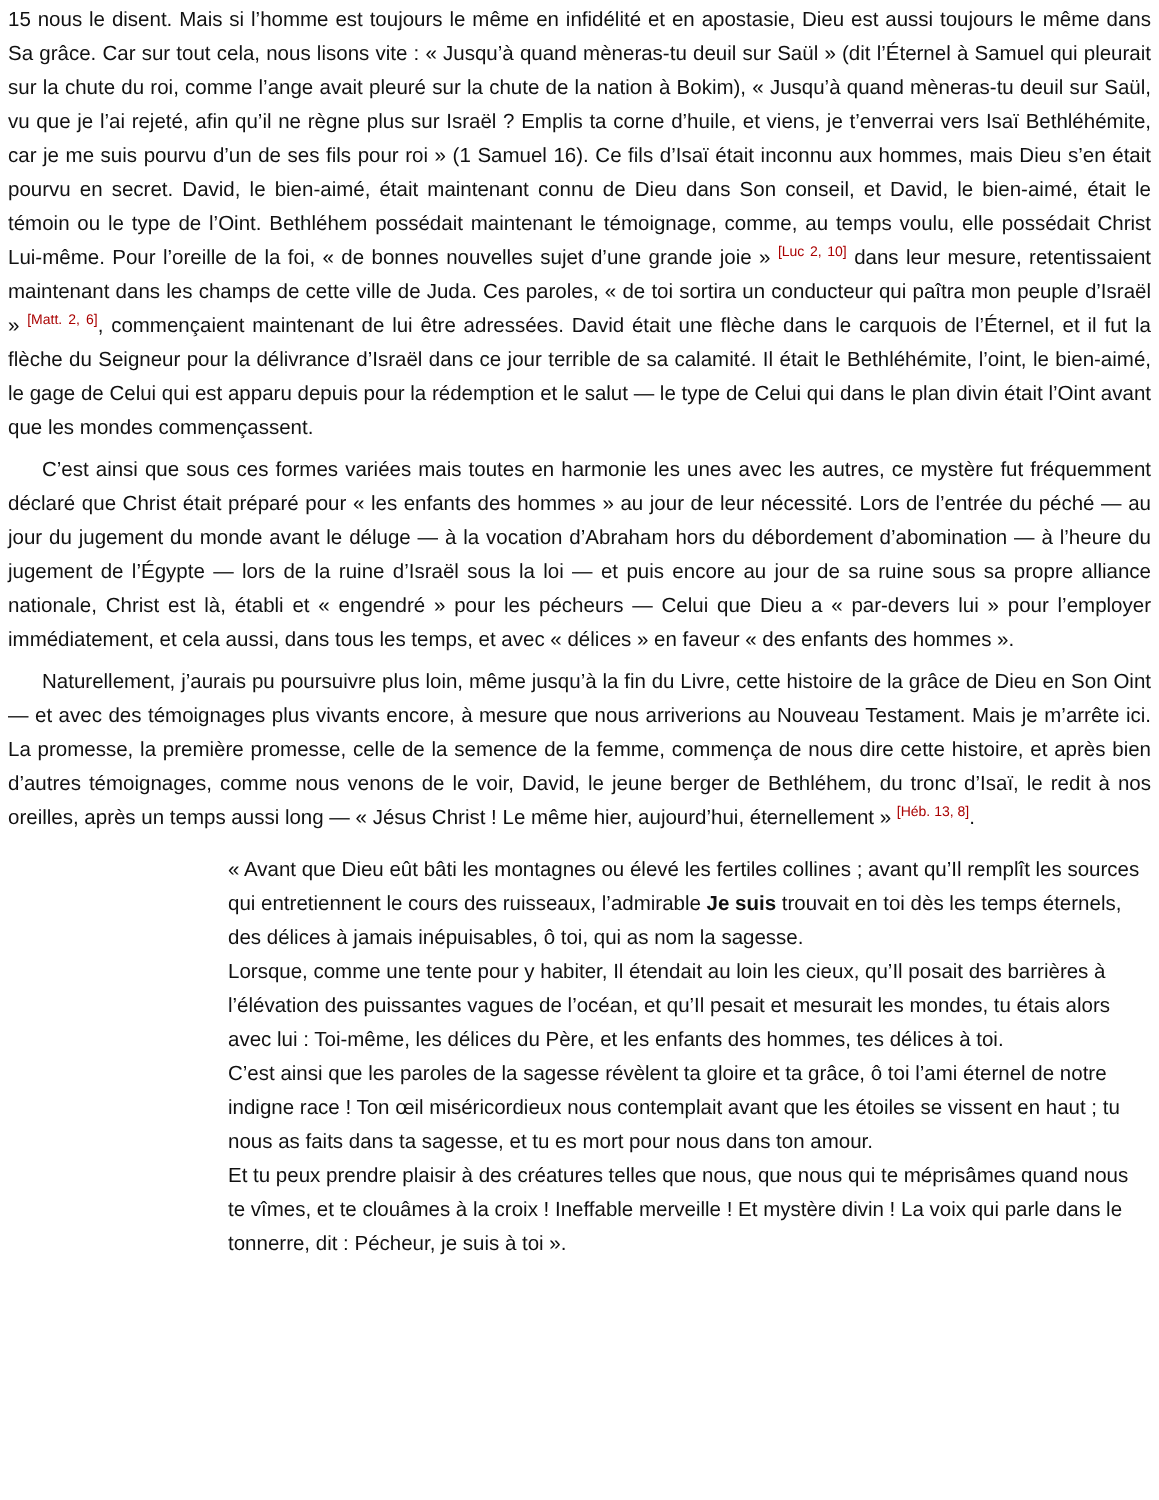15 nous le disent. Mais si l’homme est toujours le même en infidélité et en apostasie, Dieu est aussi toujours le même dans Sa grâce. Car sur tout cela, nous lisons vite : « Jusqu’à quand mèneras-tu deuil sur Saül » (dit l’Éternel à Samuel qui pleurait sur la chute du roi, comme l’ange avait pleuré sur la chute de la nation à Bokim), « Jusqu’à quand mèneras-tu deuil sur Saül, vu que je l’ai rejeté, afin qu’il ne règne plus sur Israël ? Emplis ta corne d’huile, et viens, je t’enverrai vers Isaï Bethléhémite, car je me suis pourvu d’un de ses fils pour roi » (1 Samuel 16). Ce fils d’Isaï était inconnu aux hommes, mais Dieu s’en était pourvu en secret. David, le bien-aimé, était maintenant connu de Dieu dans Son conseil, et David, le bien-aimé, était le témoin ou le type de l’Oint. Bethléhem possédait maintenant le témoignage, comme, au temps voulu, elle possédait Christ Lui-même. Pour l’oreille de la foi, « de bonnes nouvelles sujet d’une grande joie » <sup>[Luc 2, 10]</sup> dans leur mesure, retentissaient maintenant dans les champs de cette ville de Juda. Ces paroles, « de toi sortira un conducteur qui paîtra mon peuple d’Israël » <sup>[Matt. 2, 6]</sup>, commençaient maintenant de lui être adressées. David était une flèche dans le carquois de l’Éternel, et il fut la flèche du Seigneur pour la délivrance d’Israël dans ce jour terrible de sa calamité. Il était le Bethléhémite, l’oint, le bien-aimé, le gage de Celui qui est apparu depuis pour la rédemption et le salut — le type de Celui qui dans le plan divin était l’Oint avant que les mondes commençassent.
C’est ainsi que sous ces formes variées mais toutes en harmonie les unes avec les autres, ce mystère fut fréquemment déclaré que Christ était préparé pour « les enfants des hommes » au jour de leur nécessité. Lors de l’entrée du péché — au jour du jugement du monde avant le déluge — à la vocation d’Abraham hors du débordement d’abomination — à l’heure du jugement de l’Égypte — lors de la ruine d’Israël sous la loi — et puis encore au jour de sa ruine sous sa propre alliance nationale, Christ est là, établi et « engendré » pour les pécheurs — Celui que Dieu a « par-devers lui » pour l’employer immédiatement, et cela aussi, dans tous les temps, et avec « délices » en faveur « des enfants des hommes ».
Naturellement, j’aurais pu poursuivre plus loin, même jusqu’à la fin du Livre, cette histoire de la grâce de Dieu en Son Oint — et avec des témoignages plus vivants encore, à mesure que nous arriverions au Nouveau Testament. Mais je m’arrête ici. La promesse, la première promesse, celle de la semence de la femme, commença de nous dire cette histoire, et après bien d’autres témoignages, comme nous venons de le voir, David, le jeune berger de Bethléhem, du tronc d’Isaï, le redit à nos oreilles, après un temps aussi long — « Jésus Christ ! Le même hier, aujourd’hui, éternellement » <sup>[Héb. 13, 8]</sup>.
« Avant que Dieu eût bâti les montagnes ou élevé les fertiles collines ; avant qu’Il remplît les sources qui entretiennent le cours des ruisseaux, l’admirable Je suis trouvait en toi dès les temps éternels, des délices à jamais inépuisables, ô toi, qui as nom la sagesse.
Lorsque, comme une tente pour y habiter, Il étendait au loin les cieux, qu’Il posait des barrières à l’élévation des puissantes vagues de l’océan, et qu’Il pesait et mesurait les mondes, tu étais alors avec lui : Toi-même, les délices du Père, et les enfants des hommes, tes délices à toi.
C’est ainsi que les paroles de la sagesse révèlent ta gloire et ta grâce, ô toi l’ami éternel de notre indigne race ! Ton œil miséricordieux nous contemplait avant que les étoiles se vissent en haut ; tu nous as faits dans ta sagesse, et tu es mort pour nous dans ton amour.
Et tu peux prendre plaisir à des créatures telles que nous, que nous qui te méprisâmes quand nous te vîmes, et te clouâmes à la croix ! Ineffable merveille ! Et mystère divin ! La voix qui parle dans le tonnerre, dit : Pécheur, je suis à toi ».